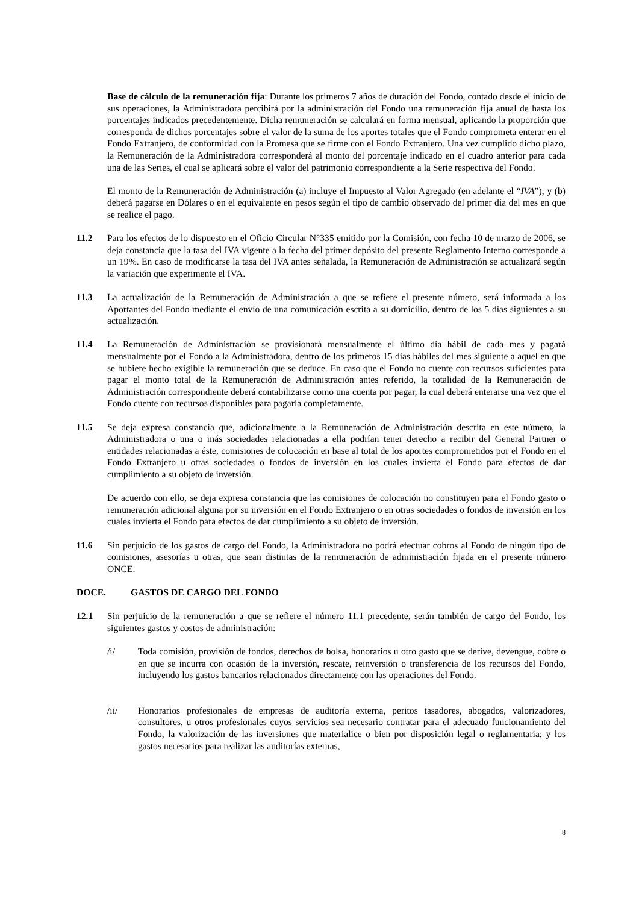Base de cálculo de la remuneración fija: Durante los primeros 7 años de duración del Fondo, contado desde el inicio de sus operaciones, la Administradora percibirá por la administración del Fondo una remuneración fija anual de hasta los porcentajes indicados precedentemente. Dicha remuneración se calculará en forma mensual, aplicando la proporción que corresponda de dichos porcentajes sobre el valor de la suma de los aportes totales que el Fondo comprometa enterar en el Fondo Extranjero, de conformidad con la Promesa que se firme con el Fondo Extranjero. Una vez cumplido dicho plazo, la Remuneración de la Administradora corresponderá al monto del porcentaje indicado en el cuadro anterior para cada una de las Series, el cual se aplicará sobre el valor del patrimonio correspondiente a la Serie respectiva del Fondo.
El monto de la Remuneración de Administración (a) incluye el Impuesto al Valor Agregado (en adelante el “IVA”); y (b) deberá pagarse en Dólares o en el equivalente en pesos según el tipo de cambio observado del primer día del mes en que se realice el pago.
11.2 Para los efectos de lo dispuesto en el Oficio Circular N°335 emitido por la Comisión, con fecha 10 de marzo de 2006, se deja constancia que la tasa del IVA vigente a la fecha del primer depósito del presente Reglamento Interno corresponde a un 19%. En caso de modificarse la tasa del IVA antes señalada, la Remuneración de Administración se actualizará según la variación que experimente el IVA.
11.3 La actualización de la Remuneración de Administración a que se refiere el presente número, será informada a los Aportantes del Fondo mediante el envío de una comunicación escrita a su domicilio, dentro de los 5 días siguientes a su actualización.
11.4 La Remuneración de Administración se provisionará mensualmente el último día hábil de cada mes y pagará mensualmente por el Fondo a la Administradora, dentro de los primeros 15 días hábiles del mes siguiente a aquel en que se hubiere hecho exigible la remuneración que se deduce. En caso que el Fondo no cuente con recursos suficientes para pagar el monto total de la Remuneración de Administración antes referido, la totalidad de la Remuneración de Administración correspondiente deberá contabilizarse como una cuenta por pagar, la cual deberá enterarse una vez que el Fondo cuente con recursos disponibles para pagarla completamente.
11.5 Se deja expresa constancia que, adicionalmente a la Remuneración de Administración descrita en este número, la Administradora o una o más sociedades relacionadas a ella podrían tener derecho a recibir del General Partner o entidades relacionadas a éste, comisiones de colocación en base al total de los aportes comprometidos por el Fondo en el Fondo Extranjero u otras sociedades o fondos de inversión en los cuales invierta el Fondo para efectos de dar cumplimiento a su objeto de inversión.
De acuerdo con ello, se deja expresa constancia que las comisiones de colocación no constituyen para el Fondo gasto o remuneración adicional alguna por su inversión en el Fondo Extranjero o en otras sociedades o fondos de inversión en los cuales invierta el Fondo para efectos de dar cumplimiento a su objeto de inversión.
11.6 Sin perjuicio de los gastos de cargo del Fondo, la Administradora no podrá efectuar cobros al Fondo de ningún tipo de comisiones, asesorías u otras, que sean distintas de la remuneración de administración fijada en el presente número ONCE.
DOCE. GASTOS DE CARGO DEL FONDO
12.1 Sin perjuicio de la remuneración a que se refiere el número 11.1 precedente, serán también de cargo del Fondo, los siguientes gastos y costos de administración:
/i/ Toda comisión, provisión de fondos, derechos de bolsa, honorarios u otro gasto que se derive, devengue, cobre o en que se incurra con ocasión de la inversión, rescate, reinversión o transferencia de los recursos del Fondo, incluyendo los gastos bancarios relacionados directamente con las operaciones del Fondo.
/ii/ Honorarios profesionales de empresas de auditoría externa, peritos tasadores, abogados, valorizadores, consultores, u otros profesionales cuyos servicios sea necesario contratar para el adecuado funcionamiento del Fondo, la valorización de las inversiones que materialice o bien por disposición legal o reglamentaria; y los gastos necesarios para realizar las auditorías externas,
8